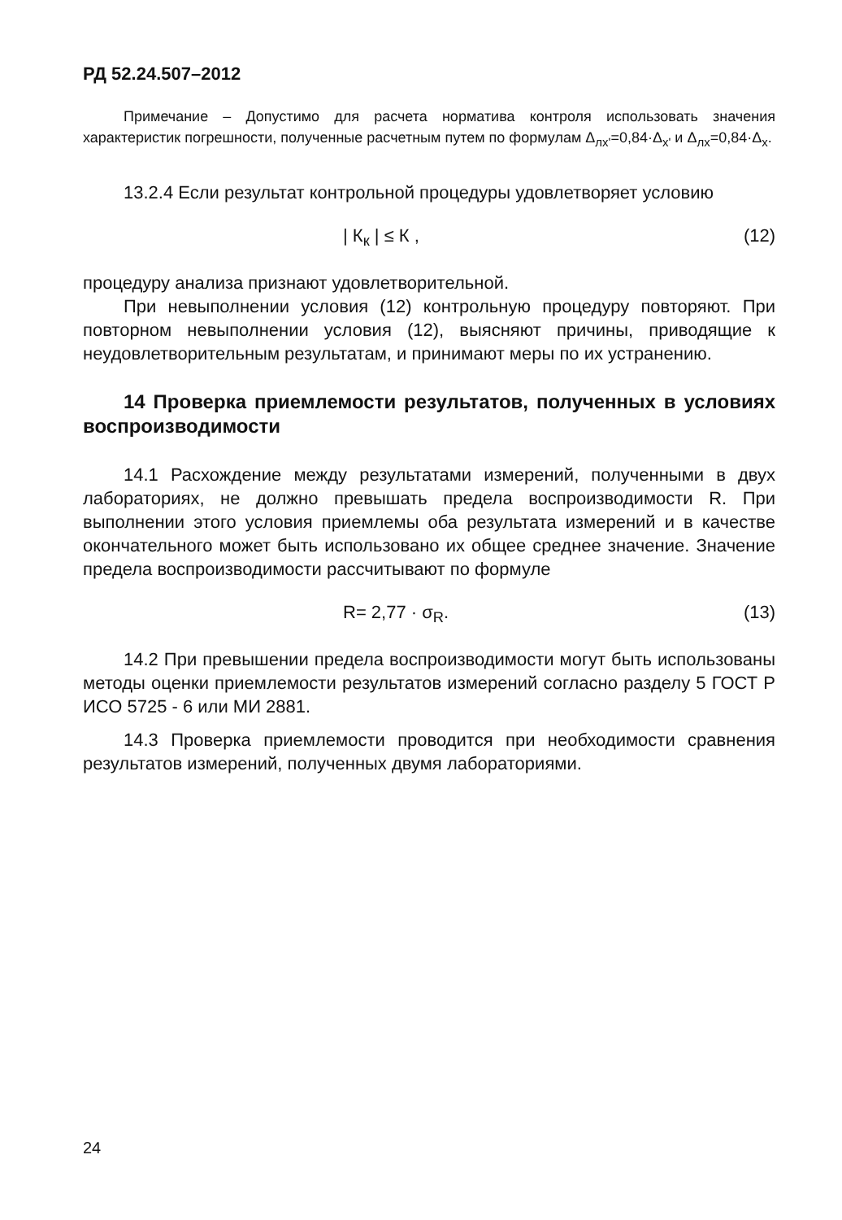РД 52.24.507–2012
Примечание – Допустимо для расчета норматива контроля использовать значения характеристик погрешности, полученные расчетным путем по формулам Δ<sub>лх'</sub>=0,84·Δ<sub>х'</sub> и Δ<sub>лх</sub>=0,84·Δ<sub>х</sub>.
13.2.4 Если результат контрольной процедуры удовлетворяет условию
| К<sub>к</sub> | ≤ К , (12)
процедуру анализа признают удовлетворительной.
При невыполнении условия (12) контрольную процедуру повторяют. При повторном невыполнении условия (12), выясняют причины, приводящие к неудовлетворительным результатам, и принимают меры по их устранению.
14 Проверка приемлемости результатов, полученных в условиях воспроизводимости
14.1 Расхождение между результатами измерений, полученными в двух лабораториях, не должно превышать предела воспроизводимости R. При выполнении этого условия приемлемы оба результата измерений и в качестве окончательного может быть использовано их общее среднее значение. Значение предела воспроизводимости рассчитывают по формуле
R= 2,77 · σ<sub>R</sub>. (13)
14.2 При превышении предела воспроизводимости могут быть использованы методы оценки приемлемости результатов измерений согласно разделу 5 ГОСТ Р ИСО 5725 - 6 или МИ 2881.
14.3 Проверка приемлемости проводится при необходимости сравнения результатов измерений, полученных двумя лабораториями.
24